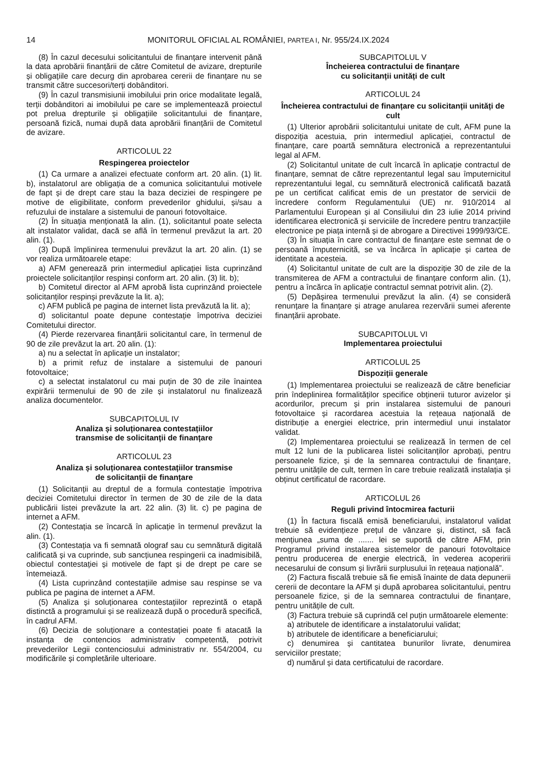14 MONITORUL OFICIAL AL ROMÂNIEI, PARTEA I, Nr. 955/24.IX.2024
(8) În cazul decesului solicitantului de finanțare intervenit până la data aprobării finanțării de către Comitetul de avizare, drepturile și obligațiile care decurg din aprobarea cererii de finanțare nu se transmit către succesori/terți dobânditori.
(9) În cazul transmisiunii imobilului prin orice modalitate legală, terții dobânditori ai imobilului pe care se implementează proiectul pot prelua drepturile și obligațiile solicitantului de finanțare, persoană fizică, numai după data aprobării finanțării de Comitetul de avizare.
ARTICOLUL 22
Respingerea proiectelor
(1) Ca urmare a analizei efectuate conform art. 20 alin. (1) lit. b), instalatorul are obligația de a comunica solicitantului motivele de fapt și de drept care stau la baza deciziei de respingere pe motive de eligibilitate, conform prevederilor ghidului, și/sau a refuzului de instalare a sistemului de panouri fotovoltaice.
(2) În situația menționată la alin. (1), solicitantul poate selecta alt instalator validat, dacă se află în termenul prevăzut la art. 20 alin. (1).
(3) După împlinirea termenului prevăzut la art. 20 alin. (1) se vor realiza următoarele etape:
a) AFM generează prin intermediul aplicației lista cuprinzând proiectele solicitanților respinși conform art. 20 alin. (3) lit. b);
b) Comitetul director al AFM aprobă lista cuprinzând proiectele solicitanților respinși prevăzute la lit. a);
c) AFM publică pe pagina de internet lista prevăzută la lit. a);
d) solicitantul poate depune contestație împotriva deciziei Comitetului director.
(4) Pierde rezervarea finanțării solicitantul care, în termenul de 90 de zile prevăzut la art. 20 alin. (1):
a) nu a selectat în aplicație un instalator;
b) a primit refuz de instalare a sistemului de panouri fotovoltaice;
c) a selectat instalatorul cu mai puțin de 30 de zile înaintea expirării termenului de 90 de zile și instalatorul nu finalizează analiza documentelor.
SUBCAPITOLUL IV
Analiza și soluționarea contestațiilor
transmise de solicitanții de finanțare
ARTICOLUL 23
Analiza și soluționarea contestațiilor transmise
de solicitanții de finanțare
(1) Solicitanții au dreptul de a formula contestație împotriva deciziei Comitetului director în termen de 30 de zile de la data publicării listei prevăzute la art. 22 alin. (3) lit. c) pe pagina de internet a AFM.
(2) Contestația se încarcă în aplicație în termenul prevăzut la alin. (1).
(3) Contestația va fi semnată olograf sau cu semnătură digitală calificată și va cuprinde, sub sancțiunea respingerii ca inadmisibilă, obiectul contestației și motivele de fapt și de drept pe care se întemeiază.
(4) Lista cuprinzând contestațiile admise sau respinse se va publica pe pagina de internet a AFM.
(5) Analiza și soluționarea contestațiilor reprezintă o etapă distinctă a programului și se realizează după o procedură specifică, în cadrul AFM.
(6) Decizia de soluționare a contestației poate fi atacată la instanța de contencios administrativ competentă, potrivit prevederilor Legii contenciosului administrativ nr. 554/2004, cu modificările și completările ulterioare.
SUBCAPITOLUL V
Încheierea contractului de finanțare
cu solicitanții unități de cult
ARTICOLUL 24
Încheierea contractului de finanțare cu solicitanții unități de cult
(1) Ulterior aprobării solicitantului unitate de cult, AFM pune la dispoziția acestuia, prin intermediul aplicației, contractul de finanțare, care poartă semnătura electronică a reprezentantului legal al AFM.
(2) Solicitantul unitate de cult încarcă în aplicație contractul de finanțare, semnat de către reprezentantul legal sau împuternicitul reprezentantului legal, cu semnătură electronică calificată bazată pe un certificat calificat emis de un prestator de servicii de încredere conform Regulamentului (UE) nr. 910/2014 al Parlamentului European și al Consiliului din 23 iulie 2014 privind identificarea electronică și serviciile de încredere pentru tranzacțiile electronice pe piața internă și de abrogare a Directivei 1999/93/CE.
(3) În situația în care contractul de finanțare este semnat de o persoană împuternicită, se va încărca în aplicație și cartea de identitate a acesteia.
(4) Solicitantul unitate de cult are la dispoziție 30 de zile de la transmiterea de AFM a contractului de finanțare conform alin. (1), pentru a încărca în aplicație contractul semnat potrivit alin. (2).
(5) Depășirea termenului prevăzut la alin. (4) se consideră renunțare la finanțare și atrage anularea rezervării sumei aferente finanțării aprobate.
SUBCAPITOLUL VI
Implementarea proiectului
ARTICOLUL 25
Dispoziții generale
(1) Implementarea proiectului se realizează de către beneficiar prin îndeplinirea formalităților specifice obținerii tuturor avizelor și acordurilor, precum și prin instalarea sistemului de panouri fotovoltaice și racordarea acestuia la rețeaua națională de distribuție a energiei electrice, prin intermediul unui instalator validat.
(2) Implementarea proiectului se realizează în termen de cel mult 12 luni de la publicarea listei solicitanților aprobați, pentru persoanele fizice, și de la semnarea contractului de finanțare, pentru unitățile de cult, termen în care trebuie realizată instalația și obținut certificatul de racordare.
ARTICOLUL 26
Reguli privind întocmirea facturii
(1) În factura fiscală emisă beneficiarului, instalatorul validat trebuie să evidențieze prețul de vânzare și, distinct, să facă mențiunea „suma de ....... lei se suportă de către AFM, prin Programul privind instalarea sistemelor de panouri fotovoltaice pentru producerea de energie electrică, în vederea acoperirii necesarului de consum și livrării surplusului în rețeaua națională”.
(2) Factura fiscală trebuie să fie emisă înainte de data depunerii cererii de decontare la AFM și după aprobarea solicitantului, pentru persoanele fizice, și de la semnarea contractului de finanțare, pentru unitățile de cult.
(3) Factura trebuie să cuprindă cel puțin următoarele elemente:
a) atributele de identificare a instalatorului validat;
b) atributele de identificare a beneficiarului;
c) denumirea și cantitatea bunurilor livrate, denumirea serviciilor prestate;
d) numărul și data certificatului de racordare.